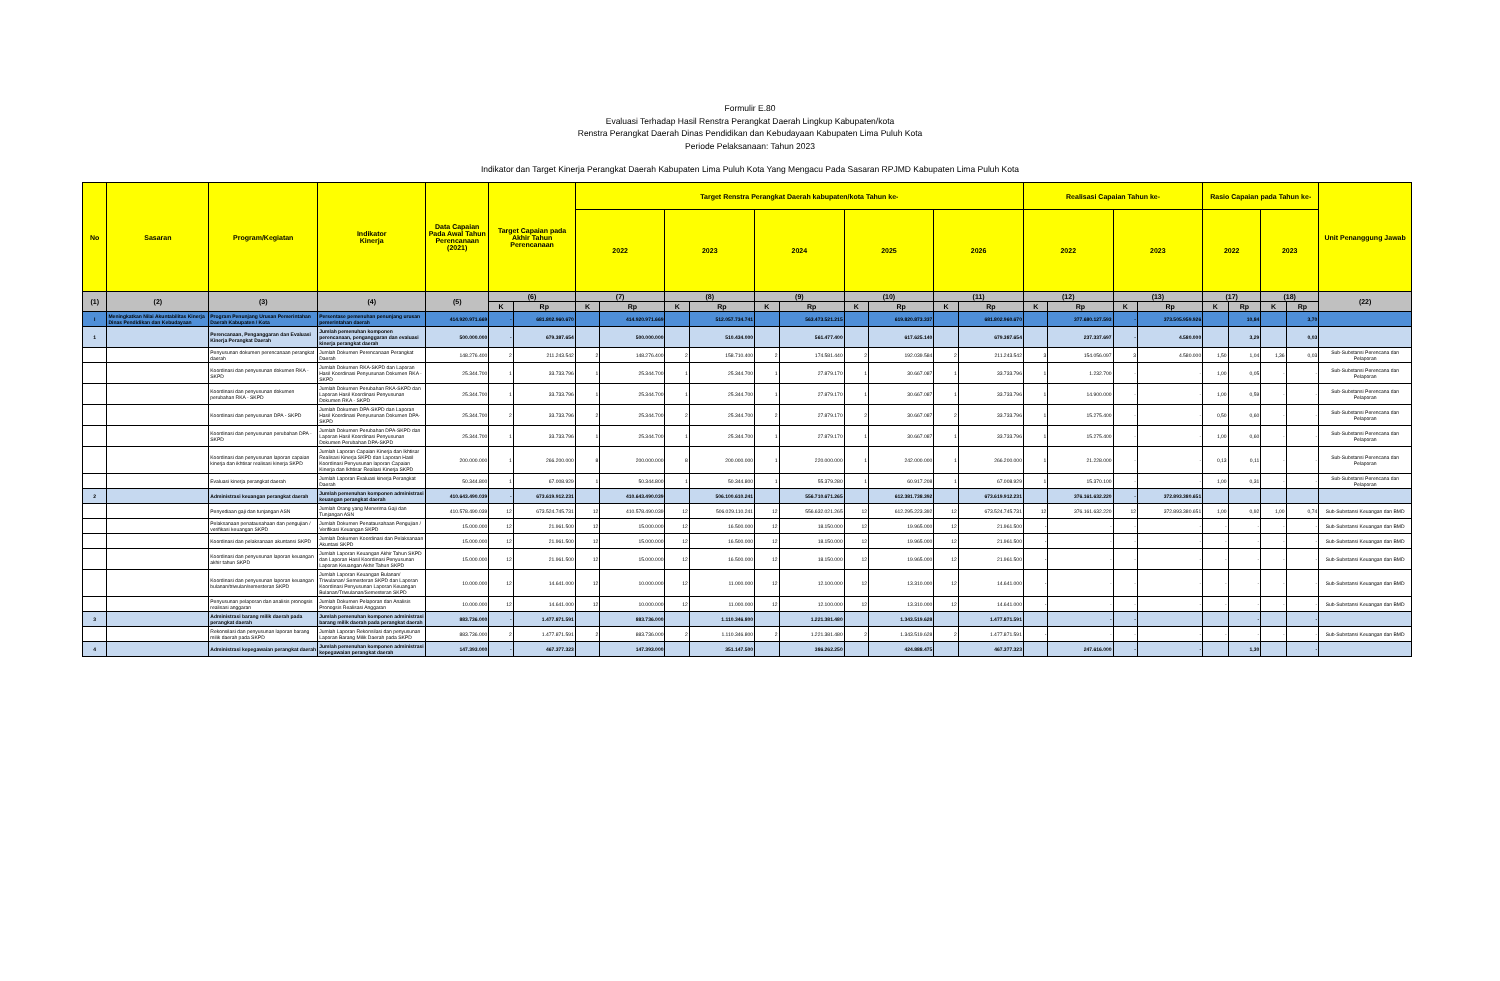Formulir E.80
Evaluasi Terhadap Hasil Renstra Perangkat Daerah Lingkup Kabupaten/kota
Renstra Perangkat Daerah Dinas Pendidikan dan Kebudayaan Kabupaten Lima Puluh Kota
Periode Pelaksanaan: Tahun 2023
Indikator dan Target Kinerja Perangkat Daerah Kabupaten Lima Puluh Kota Yang Mengacu Pada Sasaran RPJMD Kabupaten Lima Puluh Kota
| No | Sasaran | Program/Kegiatan | Indikator Kinerja | Data Capaian Pada Awal Tahun Perencanaan (2021) | Target Capaian pada Akhir Tahun Perencanaan | | Target Renstra Perangkat Daerah kabupaten/kota Tahun ke- | | | | | | | | | | Realisasi Capaian Tahun ke- | | | | Rasio Capaian pada Tahun ke- | | | | Unit Penanggung Jawab |
| --- | --- | --- | --- | --- | --- | --- | --- | --- | --- | --- | --- | --- | --- | --- | --- | --- | --- | --- | --- | --- | --- | --- | --- | --- | --- |
| | | | | | | | 2022 | | 2023 | | 2024 | | 2025 | | 2026 | | 2022 | | 2023 | | 2022 | | 2023 | | |
| (1) | (2) | (3) | (4) | (5) | (6) | | (7) | | (8) | | (9) | | (10) | | (11) | | (12) | | (13) | | (17) | | (18) | | (22) |
| | | | | | K | Rp | K | Rp | K | Rp | K | Rp | K | Rp | K | Rp | K | Rp | K | Rp | K | Rp | K | Rp | |
| I | Meningkatkan Nilai Akuntabilitas Kinerja Dinas Pendidikan dan Kebudayaan | Program Penunjang Urusan Pemerintahan Daerah Kabupaten / Kota | Persentase pemenuhan penunjang urusan pemerintahan daerah | 414.920.971.669 | - | 681.802.960.670 | | 414.920.971.669 | | 512.057.734.741 | | 563.473.521.215 | | 619.820.873.337 | | 681.802.960.670 | | 377.680.127.593 | - | 373.505.959.926 | | 10,84 | | 3,70 | |
| 1 | | Perencanaan, Penganggaran dan Evaluasi Kinerja Perangkat Daerah | Jumlah pemenuhan komponen perencanaan, penganggaran dan evaluasi kinerja perangkat daerah | 500.000.000 | - | 679.387.654 | | 500.000.000 | | 510.434.000 | | 561.477.400 | | 617.625.140 | | 679.387.654 | | 237.337.697 | - | 4.580.000 | | 3,29 | | 0,03 | |
| | | Penyusunan dokumen perencanaan perangkat daerah | Jumlah Dokumen Perencanaan Perangkat Daerah | 148.276.400 | 2 | 211.243.542 | 2 | 148.276.400 | 2 | 158.710.400 | 2 | 174.581.440 | 2 | 192.039.584 | 2 | 211.243.542 | 3 | 154.056.097 | 3 | 4.580.000 | 1,50 | 1,04 | 1,36 | 0,03 | Sub-Substansi Perencana dan Pelaporan |
| | | Koordinasi dan penyusunan dokumen RKA - SKPD | Jumlah Dokumen RKA-SKPD dan Laporan Hasil Koordinasi Penyusunan Dokumen RKA - SKPD | 25.344.700 | 1 | 33.733.796 | 1 | 25.344.700 | 1 | 25.344.700 | 1 | 27.879.170 | 1 | 30.667.087 | 1 | 33.733.796 | 1 | 1.232.700 | - | - | 1,00 | 0,05 | - | - | Sub-Substansi Perencana dan Pelaporan |
| | | Koordinasi dan penyusunan dokumen perubahan RKA - SKPD | Jumlah Dokumen Perubahan RKA-SKPD dan Laporan Hasil Koordinasi Penyusunan Dokumen RKA - SKPD | 25.344.700 | 1 | 33.733.796 | 1 | 25.344.700 | 1 | 25.344.700 | 1 | 27.879.170 | 1 | 30.667.087 | 1 | 33.733.796 | 1 | 14.900.000 | - | - | 1,00 | 0,59 | - | - | Sub-Substansi Perencana dan Pelaporan |
| | | Koordinasi dan penyusunan DPA - SKPD | Jumlah Dokumen DPA-SKPD dan Laporan Hasil Koordinasi Penyusunan Dokumen DPA-SKPD | 25.344.700 | 2 | 33.733.796 | 2 | 25.344.700 | 2 | 25.344.700 | 2 | 27.879.170 | 2 | 30.667.087 | 2 | 33.733.796 | 1 | 15.275.400 | - | - | 0,50 | 0,60 | - | - | Sub-Substansi Perencana dan Pelaporan |
| | | Koordinasi dan penyusunan perubahan DPA - SKPD | Jumlah Dokumen Perubahan DPA-SKPD dan Laporan Hasil Koordinasi Penyusunan Dokumen Perubahan DPA-SKPD | 25.344.700 | 1 | 33.733.796 | 1 | 25.344.700 | 1 | 25.344.700 | 1 | 27.879.170 | 1 | 30.667.087 | 1 | 33.733.796 | 1 | 15.275.400 | - | - | 1,00 | 0,60 | - | - | Sub-Substansi Perencana dan Pelaporan |
| | | Koordinasi dan penyusunan laporan capaian kinerja dan ikhtisar realisasi kinerja SKPD | Jumlah Laporan Capaian Kinerja dan Ikhtisar Realisasi Kinerja SKPD dan Laporan Hasil Koordinasi Penyusunan laporan Capaian Kinerja dan Ikhtisar Realiasi Kinerja SKPD | 200.000.000 | 1 | 266.200.000 | 8 | 200.000.000 | 8 | 200.000.000 | 1 | 220.000.000 | 1 | 242.000.000 | 1 | 266.200.000 | 1 | 21.228.000 | - | - | 0,13 | 0,11 | - | - | Sub-Substansi Perencana dan Pelaporan |
| | | Evaluasi kinerja perangkat daerah | Jumlah Laporan Evaluasi kinerja Perangkat Daerah | 50.344.800 | 1 | 67.008.929 | 1 | 50.344.800 | 1 | 50.344.800 | 1 | 55.379.280 | 1 | 60.917.208 | 1 | 67.008.929 | 1 | 15.370.100 | - | - | 1,00 | 0,31 | - | - | Sub-Substansi Perencana dan Pelaporan |
| 2 | | Administrasi keuangan perangkat daerah | Jumlah pemenuhan komponen administrasi keuangan perangkat daerah | 410.643.490.039 | - | 673.619.912.231 | | 410.643.490.039 | | 506.100.610.241 | | 556.710.671.265 | | 612.381.738.392 | | 673.619.912.231 | | 376.161.632.220 | - | 372.893.380.651 | | | | | |
| | | Penyediaan gaji dan tunjangan ASN | Jumlah Orang yang Menerima Gaji dan Tunjangan ASN | 410.578.490.039 | 12 | 673.524.745.731 | 12 | 410.578.490.039 | 12 | 506.029.110.241 | 12 | 556.632.021.265 | 12 | 612.295.223.392 | 12 | 673.524.745.731 | 12 | 376.161.632.220 | 12 | 372.893.380.651 | 1,00 | 0,92 | 1,00 | 0,74 | Sub-Substansi Keuangan dan BMD |
| | | Pelaksanaan penatausahaan dan pengujian / verifikasi keuangan SKPD | Jumlah Dokumen Penatausahaan Pengujian / Verifikasi Keuangan SKPD | 15.000.000 | 12 | 21.961.500 | 12 | 15.000.000 | 12 | 16.500.000 | 12 | 18.150.000 | 12 | 19.965.000 | 12 | 21.961.500 | - | - | - | - | - | - | - | - | Sub-Substansi Keuangan dan BMD |
| | | Koordinasi dan pelaksanaan akuntansi SKPD | Jumlah Dokumen Koordinasi dan Pelaksanaan Akuntasi SKPD | 15.000.000 | 12 | 21.961.500 | 12 | 15.000.000 | 12 | 16.500.000 | 12 | 18.150.000 | 12 | 19.965.000 | 12 | 21.961.500 | - | - | - | - | - | - | - | - | Sub-Substansi Keuangan dan BMD |
| | | Koordinasi dan penyusunan laporan keuangan akhir tahun SKPD | Jumlah Laporan Keuangan Akhir Tahun SKPD dan Laporan Hasil Koordinasi Penyusunan Laporan Keuangan Akhir Tahun SKPD | 15.000.000 | 12 | 21.961.500 | 12 | 15.000.000 | 12 | 16.500.000 | 12 | 18.150.000 | 12 | 19.965.000 | 12 | 21.961.500 | - | - | - | - | - | - | - | - | Sub-Substansi Keuangan dan BMD |
| | | Koordinasi dan penyusunan laporan keuangan bulanan/triwulan/semesteran SKPD | Jumlah Laporan Keuangan Bulanan/ Triwulanan/ Semesteran SKPD dan Laporan Koordinasi Penyusunan Laporan Keuangan Bulanan/Triwulanan/Semesteran SKPD | 10.000.000 | 12 | 14.641.000 | 12 | 10.000.000 | 12 | 11.000.000 | 12 | 12.100.000 | 12 | 13.310.000 | 12 | 14.641.000 | - | - | - | - | - | - | - | - | Sub-Substansi Keuangan dan BMD |
| | | Penyusunan pelaporan dan analisis pronogsis realisasi anggaran | Jumlah Dokumen Pelaporan dan Analisis Pronogsis Realisasi Anggaran | 10.000.000 | 12 | 14.641.000 | 12 | 10.000.000 | 12 | 11.000.000 | 12 | 12.100.000 | 12 | 13.310.000 | 12 | 14.641.000 | - | - | - | - | - | - | - | - | Sub-Substansi Keuangan dan BMD |
| 3 | | Administrasi barang milik daerah pada perangkat daerah | Jumlah pemenuhan komponen administrasi barang milik daerah pada perangkat daerah | 883.736.000 | - | 1.477.871.591 | | 883.736.000 | | 1.110.346.800 | | 1.221.381.480 | | 1.343.519.628 | | 1.477.871.591 | | - | - | | | - | | - | |
| | | Rekonsilasi dan penyusunan laporan barang milik daerah pada SKPD | Jumlah Laporan Rekonsilasi dan penyusunan Laporan Barang Milik Daerah pada SKPD | 883.736.000 | 2 | 1.477.871.591 | 2 | 883.736.000 | 2 | 1.110.346.800 | 2 | 1.221.381.480 | 2 | 1.343.519.628 | 2 | 1.477.871.591 | - | - | - | - | - | - | - | - | Sub-Substansi Keuangan dan BMD |
| 4 | | Administrasi kepegawaian perangkat daerah | Jumlah pemenuhan komponen administrasi kepegawaian perangkat daerah | 147.393.000 | - | 467.377.323 | | 147.393.000 | | 351.147.500 | | 386.262.250 | | 424.888.475 | | 467.377.323 | | 247.616.000 | - | - | | 1,30 | | - | |